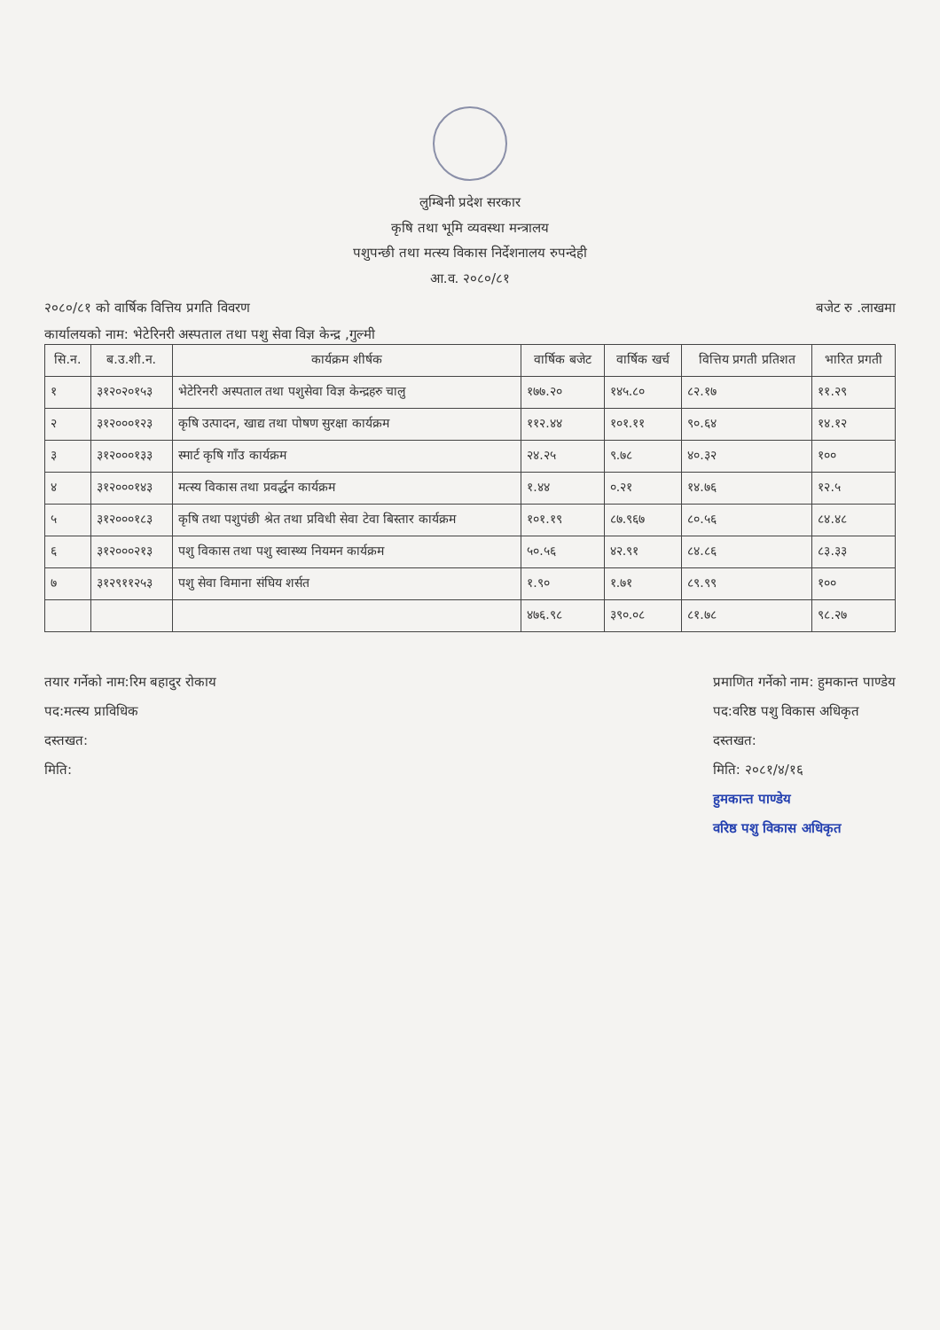लुम्बिनी प्रदेश सरकार
कृषि तथा भूमि व्यवस्था मन्त्रालय
पशुपन्छी तथा मत्स्य विकास निर्देशनालय रुपन्देही
आ.व. २०८०/८१
२०८०/८१ को वार्षिक वित्तिय प्रगति विवरण बजेट रु .लाखमा
कार्यालयको नाम: भेटेरिनरी अस्पताल तथा पशु सेवा विज्ञ केन्द्र ,गुल्मी
| सि.न. | ब.उ.शी.न. | कार्यक्रम शीर्षक | वार्षिक बजेट | वार्षिक खर्च | वित्तिय प्रगती प्रतिशत | भारित प्रगती |
| --- | --- | --- | --- | --- | --- | --- |
| १ | ३१२०२०१५३ | भेटेरिनरी अस्पताल तथा पशुसेवा विज्ञ केन्द्रहरु चालु | १७७.२० | १४५.८० | ८२.१७ | ११.२९ |
| २ | ३१२०००१२३ | कृषि उत्पादन, खाद्य तथा पोषण सुरक्षा कार्यक्रम | ११२.४४ | १०१.११ | ९०.६४ | १४.१२ |
| ३ | ३१२०००१३३ | स्मार्ट कृषि गाँउ कार्यक्रम | २४.२५ | ९.७८ | ४०.३२ | १०० |
| ४ | ३१२०००१४३ | मत्स्य विकास तथा प्रवर्द्धन कार्यक्रम | १.४४ | ०.२१ | १४.७६ | १२.५ |
| ५ | ३१२०००१८३ | कृषि तथा पशुपंछी श्रेत तथा प्रविधी सेवा टेवा बिस्तार कार्यक्रम | १०१.१९ | ८७.९६७ | ८०.५६ | ८४.४८ |
| ६ | ३१२०००२१३ | पशु विकास तथा पशु स्वास्थ्य नियमन कार्यक्रम | ५०.५६ | ४२.९१ | ८४.८६ | ८३.३३ |
| ७ | ३१२९११२५३ | पशु सेवा विमाना संघिय शर्सत | १.९० | १.७१ | ८९.९९ | १०० |
| | | | ४७६.९८ | ३९०.०८ | ८१.७८ | ९८.२७ |
तयार गर्नेको नाम:रिम बहादुर रोकाय
पद:मत्स्य प्राविधिक
दस्तखत:
मिति:
प्रमाणित गर्नेको नाम: हुमकान्त पाण्डेय
पद:वरिष्ठ पशु विकास अधिकृत
दस्तखत:
मिति: २०८१/४/१६
हुमकान्त पाण्डेय
वरिष्ठ पशु विकास अधिकृत